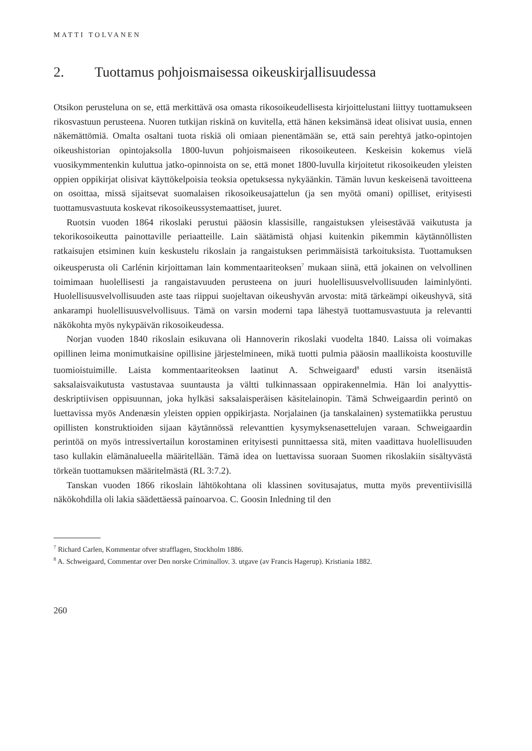MATTI TOLVANEN
2. Tuottamus pohjoismaisessa oikeuskirjallisuudessa
Otsikon perusteluna on se, että merkittävä osa omasta rikosoikeudellisesta kirjoittelustani liittyy tuottamukseen rikosvastuun perusteena. Nuoren tutkijan riskinä on kuvitella, että hänen keksimänsä ideat olisivat uusia, ennen näkemättömiä. Omalta osaltani tuota riskiä oli omiaan pienentämään se, että sain perehtyä jatko-opintojen oikeushistorian opintojak­solla 1800-luvun pohjoismaiseen rikosoikeuteen. Keskeisin kokemus vielä vuosikymmen­tenkin kuluttua jatko-opinnoista on se, että monet 1800-luvulla kirjoitetut rikosoikeuden yleisten oppien oppikirjat olisivat käyttökelpoisia teoksia opetuksessa nykyäänkin. Tämän luvun keskeisenä tavoitteena on osoittaa, missä sijaitsevat suomalaisen rikosoikeusajattelun (ja sen myötä omani) opilliset, erityisesti tuottamusvastuuta koskevat rikosoikeussyste­maattiset, juuret.
Ruotsin vuoden 1864 rikoslaki perustui pääosin klassisille, rangaistuksen yleisestävää vaikutusta ja tekorikosoikeutta painottaville periaatteille. Lain säätämistä ohjasi kuitenkin pikemmin käytännöllisten ratkaisujen etsiminen kuin keskustelu rikoslain ja rangaistuksen perimmäisistä tarkoituksista. Tuottamuksen oikeusperusta oli Carlénin kirjoittaman lain kommentaariteoksen<sup>7</sup> mukaan siinä, että jokainen on velvollinen toimimaan huolellisesti ja rangaistavuuden perusteena on juuri huolellisuusvelvollisuuden laiminlyönti. Huolelli­suusvelvollisuuden aste taas riippui suojeltavan oikeushyvän arvosta: mitä tärkeämpi oi­keushyvä, sitä ankarampi huolellisuusvelvollisuus. Tämä on varsin moderni tapa lähestyä tuottamusvastuuta ja relevantti näkökohta myös nykypäivän rikosoikeudessa.
Norjan vuoden 1840 rikoslain esikuvana oli Hannoverin rikoslaki vuodelta 1840. Laissa oli voimakas opillinen leima monimutkaisine opillisine järjestelmineen, mikä tuotti pulmia pääosin maallikoista koostuville tuomioistuimille. Laista kommentaariteoksen laatinut A. Schweigaard<sup>8</sup> edusti varsin itsenäistä saksalaisvaikutusta vastustavaa suuntausta ja vältti tulkinnassaan oppirakennelmia. Hän loi analyyttis-deskriptiivisen oppisuunnan, joka hyl­käsi saksalaisperäisen käsitelainopin. Tämä Schweigaardin perintö on luettavissa myös An­denæsin yleisten oppien oppikirjasta. Norjalainen (ja tanskalainen) systematiikka perustuu opillisten konstruktioiden sijaan käytännössä relevanttien kysymyksenasettelujen varaan. Schweigaardin perintöä on myös intressivertailun korostaminen erityisesti punnittaessa sitä, miten vaadittava huolellisuuden taso kullakin elämänalueella määritellään. Tämä idea on luettavissa suoraan Suomen rikoslakiin sisältyvästä törkeän tuottamuksen määritelmästä (RL 3:7.2).
Tanskan vuoden 1866 rikoslain lähtökohtana oli klassinen sovitusajatus, mutta myös preventiivisillä näkökohdilla oli lakia säädettäessä painoarvoa. C. Goosin Inledning til den
<sup>7</sup> Richard Carlen, Kommentar ofver strafflagen, Stockholm 1886.
<sup>8</sup> A. Schweigaard, Commentar over Den norske Criminallov. 3. utgave (av Francis Hagerup). Kristiania 1882.
260